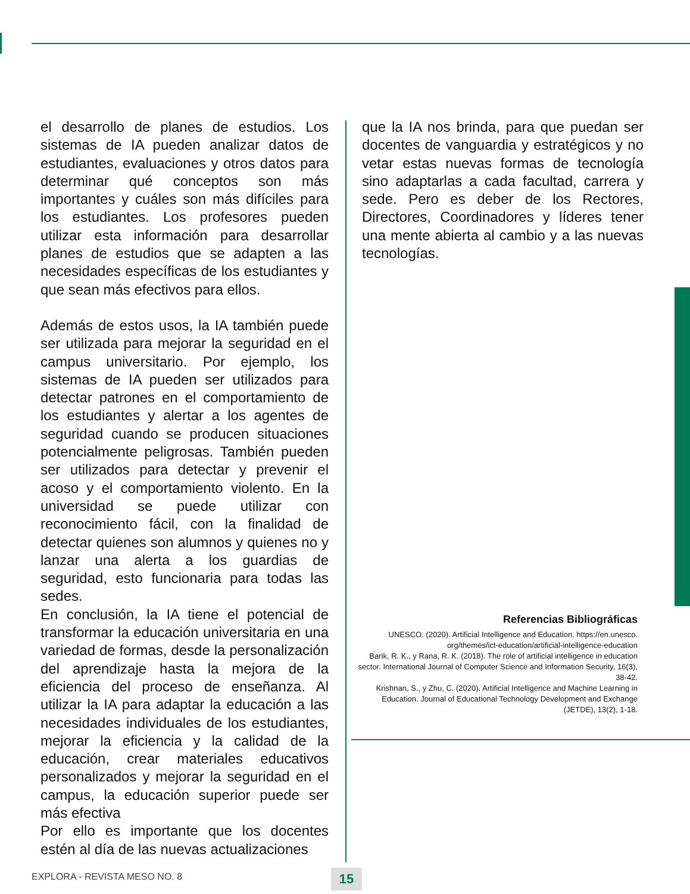el desarrollo de planes de estudios. Los sistemas de IA pueden analizar datos de estudiantes, evaluaciones y otros datos para determinar qué conceptos son más importantes y cuáles son más difíciles para los estudiantes. Los profesores pueden utilizar esta información para desarrollar planes de estudios que se adapten a las necesidades específicas de los estudiantes y que sean más efectivos para ellos.
Además de estos usos, la IA también puede ser utilizada para mejorar la seguridad en el campus universitario. Por ejemplo, los sistemas de IA pueden ser utilizados para detectar patrones en el comportamiento de los estudiantes y alertar a los agentes de seguridad cuando se producen situaciones potencialmente peligrosas. También pueden ser utilizados para detectar y prevenir el acoso y el comportamiento violento. En la universidad se puede utilizar con reconocimiento fácil, con la finalidad de detectar quienes son alumnos y quienes no y lanzar una alerta a los guardias de seguridad, esto funcionaria para todas las sedes.
En conclusión, la IA tiene el potencial de transformar la educación universitaria en una variedad de formas, desde la personalización del aprendizaje hasta la mejora de la eficiencia del proceso de enseñanza. Al utilizar la IA para adaptar la educación a las necesidades individuales de los estudiantes, mejorar la eficiencia y la calidad de la educación, crear materiales educativos personalizados y mejorar la seguridad en el campus, la educación superior puede ser más efectiva
Por ello es importante que los docentes estén al día de las nuevas actualizaciones
que la IA nos brinda, para que puedan ser docentes de vanguardia y estratégicos y no vetar estas nuevas formas de tecnología sino adaptarlas a cada facultad, carrera y sede. Pero es deber de los Rectores, Directores, Coordinadores y líderes tener una mente abierta al cambio y a las nuevas tecnologías.
Referencias Bibliográficas
UNESCO. (2020). Artificial Intelligence and Education. https://en.unesco. org/themes/ict-education/artificial-intelligence-education
Barik, R. K., y Rana, R. K. (2018). The role of artificial intelligence in education sector. International Journal of Computer Science and Information Security, 16(3), 38-42.
Krishnan, S., y Zhu, C. (2020). Artificial Intelligence and Machine Learning in Education. Journal of Educational Technology Development and Exchange (JETDE), 13(2), 1-18.
EXPLORA - REVISTA MESO NO. 8 15